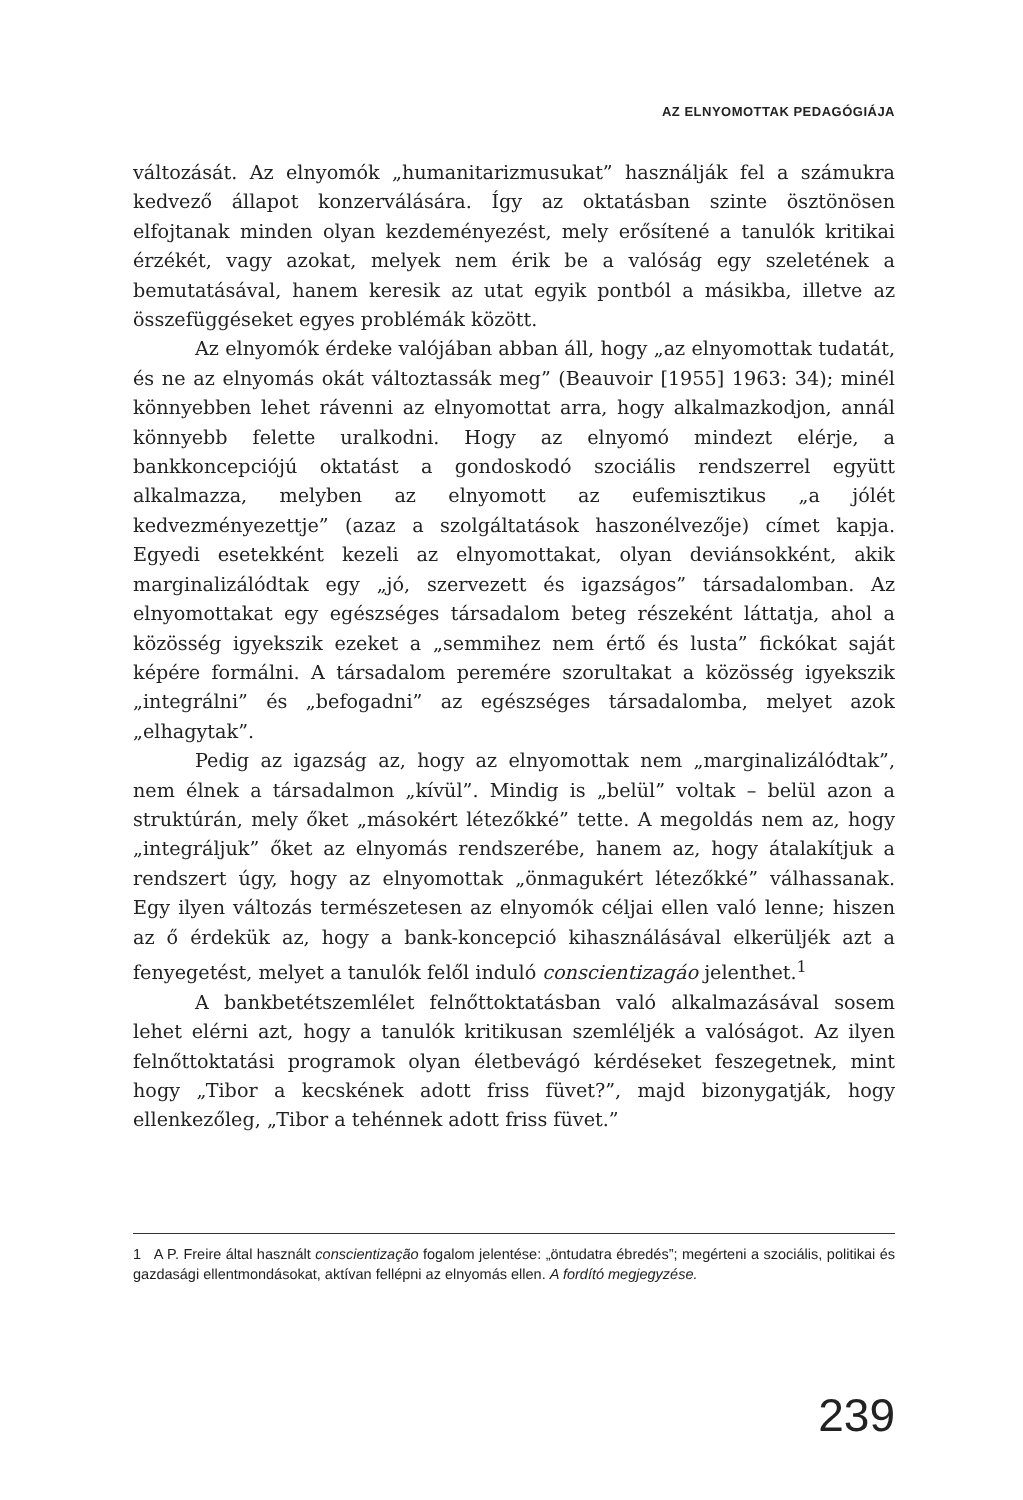AZ ELNYOMOTTAK PEDAGÓGIÁJA
változását. Az elnyomók „humanitarizmusukat” használják fel a számukra kedvező állapot konzerválására. Így az oktatásban szinte ösztönösen elfojtanak minden olyan kezdeményezést, mely erősítené a tanulók kritikai érzékét, vagy azokat, melyek nem érik be a valóság egy szeletének a bemutatásával, hanem keresik az utat egyik pontból a másikba, illetve az összefüggéseket egyes problémák között.
Az elnyomók érdeke valójában abban áll, hogy „az elnyomottak tudatát, és ne az elnyomás okát változtassák meg” (Beauvoir [1955] 1963: 34); minél könnyebben lehet rávenni az elnyomottat arra, hogy alkalmazkodjon, annál könnyebb felette uralkodni. Hogy az elnyomó mindezt elérje, a bankkoncepciójú oktatást a gondoskodó szociális rendszerrel együtt alkalmazza, melyben az elnyomott az eufemisztikus „a jólét kedvezményezettje” (azaz a szolgáltatások haszonélvezője) címet kapja. Egyedi esetekként kezeli az elnyomottakat, olyan deviánsokként, akik marginalizálódtak egy „jó, szervezett és igazságos” társadalomban. Az elnyomottakat egy egészséges társadalom beteg részeként láttatja, ahol a közösség igyekszik ezeket a „semmihez nem értő és lusta” fickókat saját képére formálni. A társadalom peremére szorultakat a közösség igyekszik „integrálni” és „befogadni” az egészséges társadalomba, melyet azok „elhagytak”.
Pedig az igazság az, hogy az elnyomottak nem „marginalizálódtak”, nem élnek a társadalmon „kívül”. Mindig is „belül” voltak – belül azon a struktúrán, mely őket „másokért létezőkké” tette. A megoldás nem az, hogy „integráljuk” őket az elnyomás rendszerébe, hanem az, hogy átalakítjuk a rendszert úgy, hogy az elnyomottak „önmagukért létezőkké” válhassanak. Egy ilyen változás természetesen az elnyomók céljai ellen való lenne; hiszen az ő érdekük az, hogy a bank-koncepció kihasználásával elkerüljék azt a fenyegetést, melyet a tanulók felől induló conscientizagáo jelenthet.<sup>1</sup>
A bankbetétszemlélet felnőttoktatásban való alkalmazásával sosem lehet elérni azt, hogy a tanulók kritikusan szemléljék a valóságot. Az ilyen felnőttoktatási programok olyan életbevágó kérdéseket feszegetnek, mint hogy „Tibor a kecskének adott friss füvet?”, majd bizonygatják, hogy ellenkezőleg, „Tibor a tehénnek adott friss füvet.”
1 A P. Freire által használt conscientização fogalom jelentése: „öntudatra ébredés”; megérteni a szociális, politikai és gazdasági ellentmondásokat, aktívan fellépni az elnyomás ellen. A fordító megjegyzése.
239